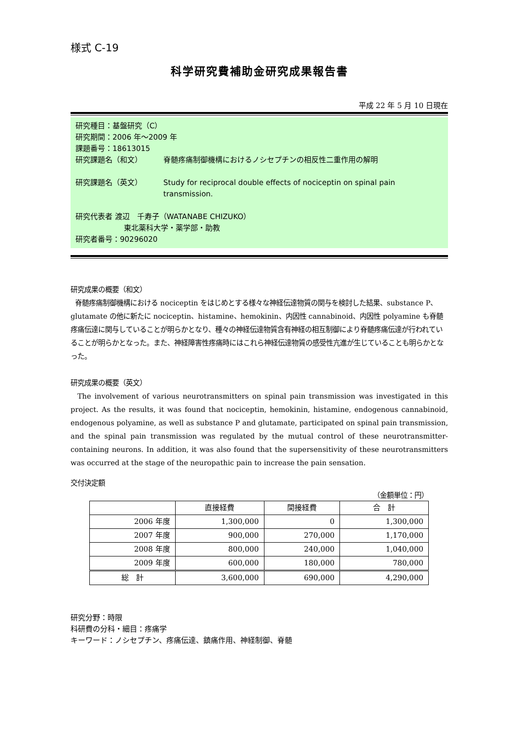様式 C-19
科学研究費補助金研究成果報告書
平成 22 年 5 月 10 日現在
研究種目：基盤研究（C）
研究期間：2006 年〜2009 年
課題番号：18613015
研究課題名（和文） 脊髄疼痛制御機構におけるノシセプチンの相反性二重作用の解明
研究課題名（英文） Study for reciprocal double effects of nociceptin on spinal pain transmission.
研究代表者 渡辺　千寿子（WATANABE CHIZUKO）
東北薬科大学・薬学部・助教
研究者番号：90296020
研究成果の概要（和文）
脊髄疼痛制御機構における nociceptin をはじめとする様々な神経伝達物質の関与を検討した結果、substance P、glutamate の他に新たに nociceptin、histamine、hemokinin、内因性 cannabinoid、内因性 polyamine も脊髄疼痛伝達に関与していることが明らかとなり、種々の神経伝達物質含有神経の相互制御により脊髄疼痛伝達が行われていることが明らかとなった。また、神経障害性疼痛時にはこれら神経伝達物質の感受性亢進が生じていることも明らかとなった。
研究成果の概要（英文）
The involvement of various neurotransmitters on spinal pain transmission was investigated in this project. As the results, it was found that nociceptin, hemokinin, histamine, endogenous cannabinoid, endogenous polyamine, as well as substance P and glutamate, participated on spinal pain transmission, and the spinal pain transmission was regulated by the mutual control of these neurotransmitter-containing neurons. In addition, it was also found that the supersensitivity of these neurotransmitters was occurred at the stage of the neuropathic pain to increase the pain sensation.
交付決定額
（金額単位：円）
| | 直接経費 | 間接経費 | 合 計 |
| --- | --- | --- | --- |
| 2006 年度 | 1,300,000 | 0 | 1,300,000 |
| 2007 年度 | 900,000 | 270,000 | 1,170,000 |
| 2008 年度 | 800,000 | 240,000 | 1,040,000 |
| 2009 年度 | 600,000 | 180,000 | 780,000 |
| 総 計 | 3,600,000 | 690,000 | 4,290,000 |
研究分野：時限
科研費の分科・細目：疼痛学
キーワード：ノシセプチン、疼痛伝達、鎮痛作用、神経制御、脊髄